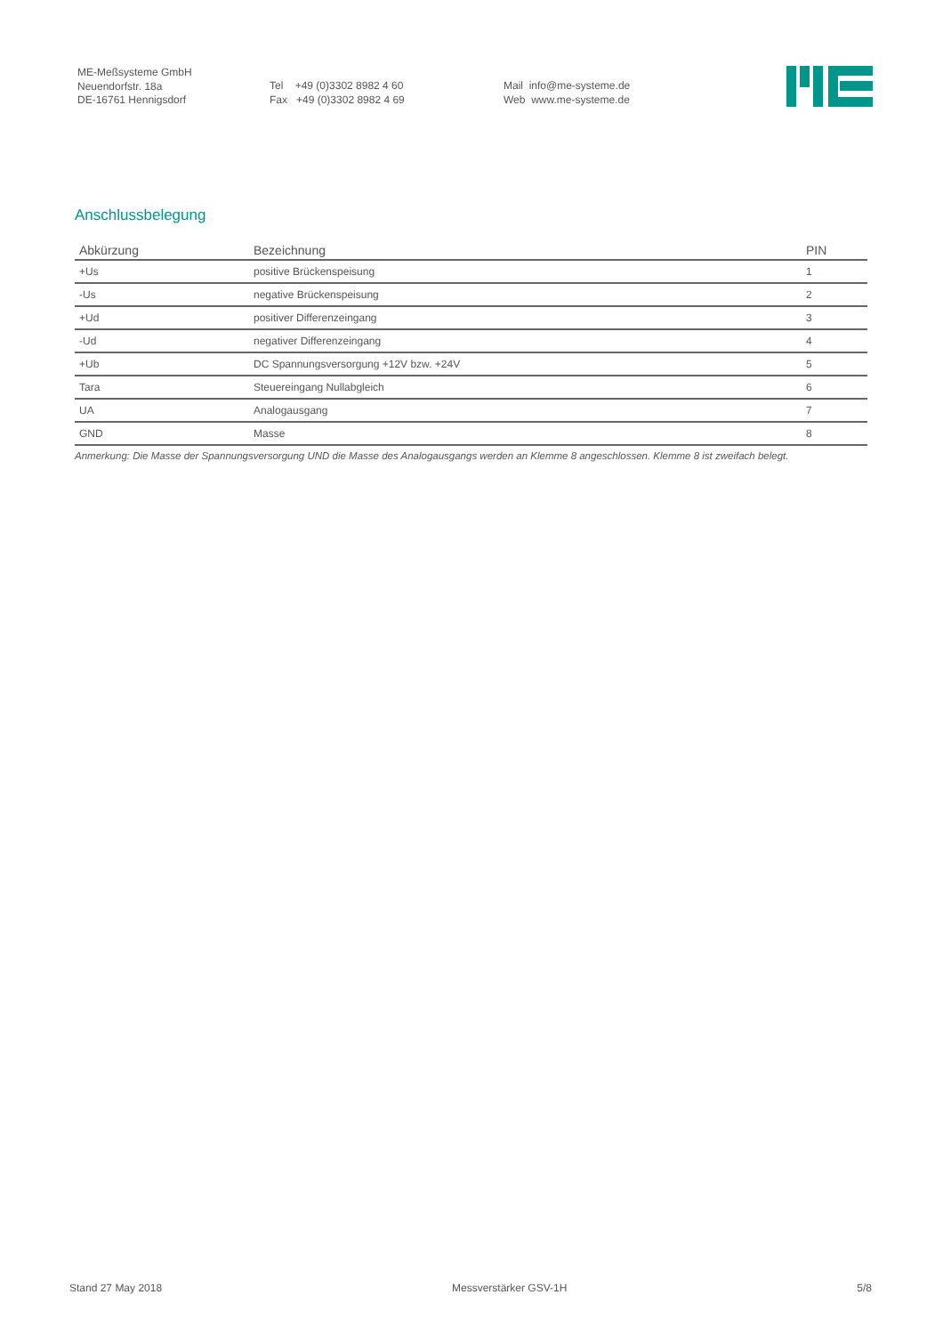ME-Meßsysteme GmbH
Neuendorfstr. 18a
DE-16761 Hennigsdorf
Tel +49 (0)3302 8982 4 60
Fax +49 (0)3302 8982 4 69
Mail info@me-systeme.de
Web www.me-systeme.de
Anschlussbelegung
| Abkürzung | Bezeichnung | PIN |
| --- | --- | --- |
| +Us | positive Brückenspeisung | 1 |
| -Us | negative Brückenspeisung | 2 |
| +Ud | positiver Differenzeingang | 3 |
| -Ud | negativer Differenzeingang | 4 |
| +Ub | DC Spannungsversorgung +12V bzw. +24V | 5 |
| Tara | Steuereingang Nullabgleich | 6 |
| UA | Analogausgang | 7 |
| GND | Masse | 8 |
Anmerkung: Die Masse der Spannungsversorgung UND die Masse des Analogausgangs werden an Klemme 8 angeschlossen. Klemme 8 ist zweifach belegt.
Stand 27 May 2018 Messverstärker GSV-1H 5/8